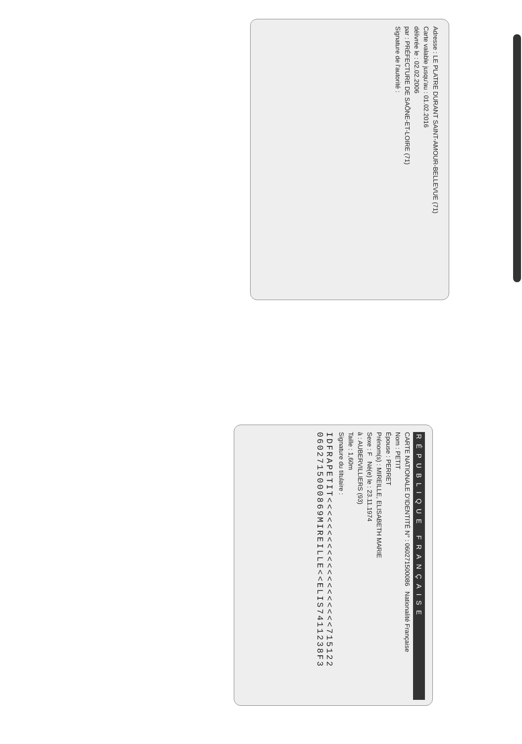Adresse : LE PLATRE DURANT SAINT-AMOUR-BELLEVUE (71)
Carte valable jusqu'au : 01.02.2016
délivrée le : 02.02.2006
par : PRÉFECTURE DE SAÔNE-ET-LOIRE (71)
Signature de l'autorité :
RÉPUBLIQUE FRANÇAISE
CARTE NATIONALE D'IDENTITÉ N° : 060271500086 Nationalité Française
Nom : PETIT
Épouse : PERRET
Prénom(s) : MIREILLE, ELISABETH MARIE
Sexe : F Né(e) le : 23.11.1974
à : AUBERVILLIERS (93)
Taille : 1,60m
Signature du titulaire :
IDFRAPETIT<<<<<<<<<<<<<<<<<<<<715122
0602715000869MIREILLE<<ELIS7411238F3